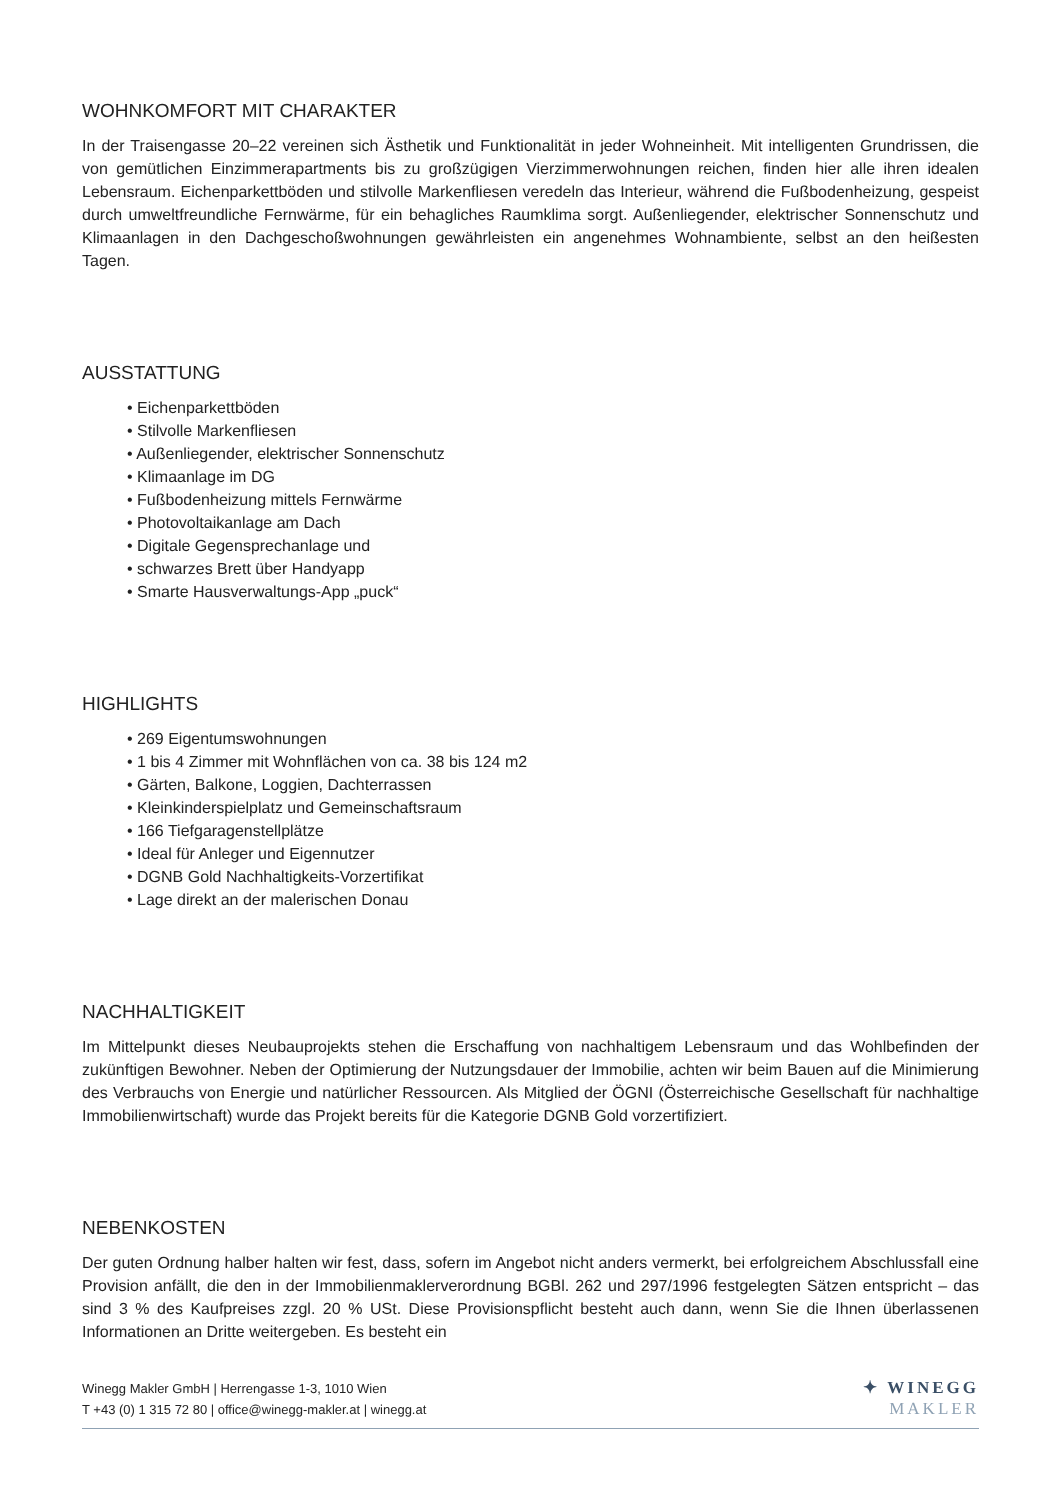WOHNKOMFORT MIT CHARAKTER
In der Traisengasse 20–22 vereinen sich Ästhetik und Funktionalität in jeder Wohneinheit. Mit intelligenten Grundrissen, die von gemütlichen Einzimmerapartments bis zu großzügigen Vierzimmerwohnungen reichen, finden hier alle ihren idealen Lebensraum. Eichenparkettböden und stilvolle Markenfliesen veredeln das Interieur, während die Fußbodenheizung, gespeist durch umweltfreundliche Fernwärme, für ein behagliches Raumklima sorgt. Außenliegender, elektrischer Sonnenschutz und Klimaanlagen in den Dachgeschoßwohnungen gewährleisten ein angenehmes Wohnambiente, selbst an den heißesten Tagen.
AUSSTATTUNG
• Eichenparkettböden
• Stilvolle Markenfliesen
• Außenliegender, elektrischer Sonnenschutz
• Klimaanlage im DG
• Fußbodenheizung mittels Fernwärme
• Photovoltaikanlage am Dach
• Digitale Gegensprechanlage und
• schwarzes Brett über Handyapp
• Smarte Hausverwaltungs-App „puck“
HIGHLIGHTS
• 269 Eigentumswohnungen
• 1 bis 4 Zimmer mit Wohnflächen von ca. 38 bis 124 m2
• Gärten, Balkone, Loggien, Dachterrassen
• Kleinkinderspielplatz und Gemeinschaftsraum
• 166 Tiefgaragenstellplätze
• Ideal für Anleger und Eigennutzer
• DGNB Gold Nachhaltigkeits-Vorzertifikat
• Lage direkt an der malerischen Donau
NACHHALTIGKEIT
Im Mittelpunkt dieses Neubauprojekts stehen die Erschaffung von nachhaltigem Lebensraum und das Wohlbefinden der zukünftigen Bewohner. Neben der Optimierung der Nutzungsdauer der Immobilie, achten wir beim Bauen auf die Minimierung des Verbrauchs von Energie und natürlicher Ressourcen. Als Mitglied der ÖGNI (Österreichische Gesellschaft für nachhaltige Immobilienwirtschaft) wurde das Projekt bereits für die Kategorie DGNB Gold vorzertifiziert.
NEBENKOSTEN
Der guten Ordnung halber halten wir fest, dass, sofern im Angebot nicht anders vermerkt, bei erfolgreichem Abschlussfall eine Provision anfällt, die den in der Immobilienmaklerverordnung BGBl. 262 und 297/1996 festgelegten Sätzen entspricht – das sind 3 % des Kaufpreises zzgl. 20 % USt. Diese Provisionspflicht besteht auch dann, wenn Sie die Ihnen überlassenen Informationen an Dritte weitergeben. Es besteht ein
Winegg Makler GmbH | Herrengasse 1-3, 1010 Wien
T +43 (0) 1 315 72 80 | office@winegg-makler.at | winegg.at
✦ WINEGG
MAKLER